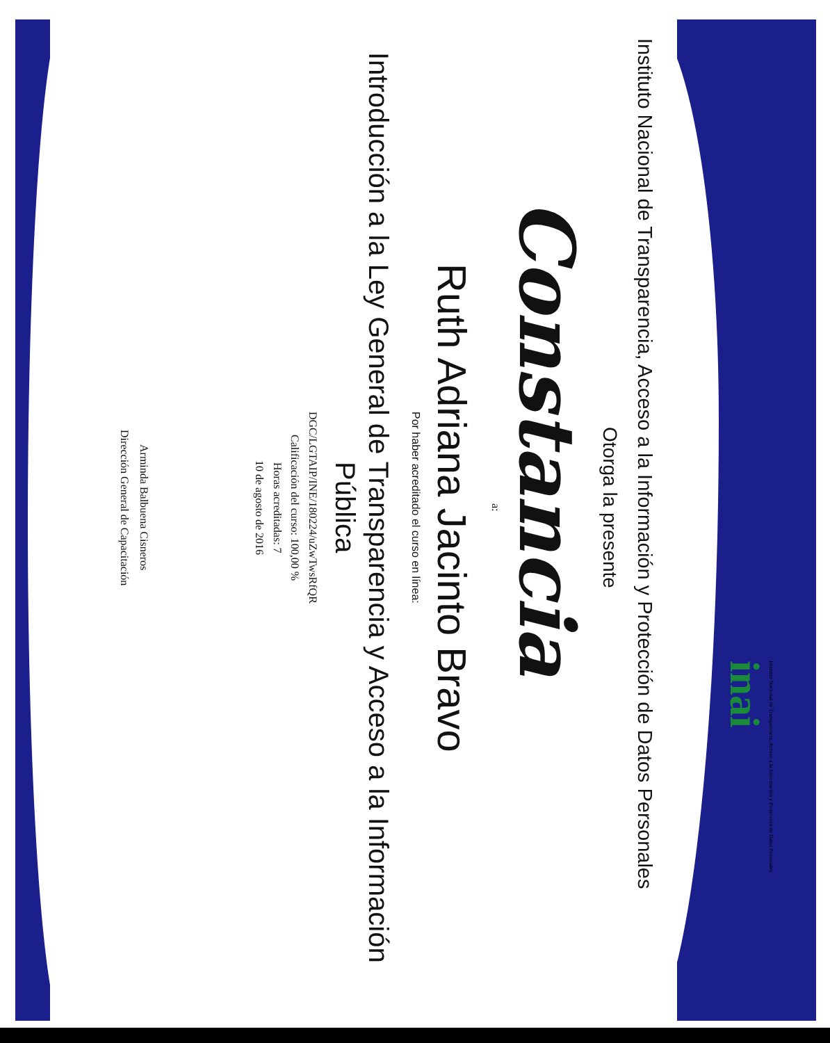Instituto Nacional de Transparencia, Acceso a la Información y Protección de Datos Personales
inai
Instituto Nacional de Transparencia, Acceso a la Información y Protección de Datos Personales
Otorga la presente
Constancia
a:
Ruth Adriana Jacinto Bravo
Por haber acreditado el curso en línea:
Introducción a la Ley General de Transparencia y Acceso a la Información
Pública
DGC/LGTAIP/INE/180224/uZwTwsRfQR
Calificación del curso: 100,00 %
Horas acreditadas: 7
10 de agosto de 2016
Arminda Balbuena Cisneros
Dirección General de Capacitación